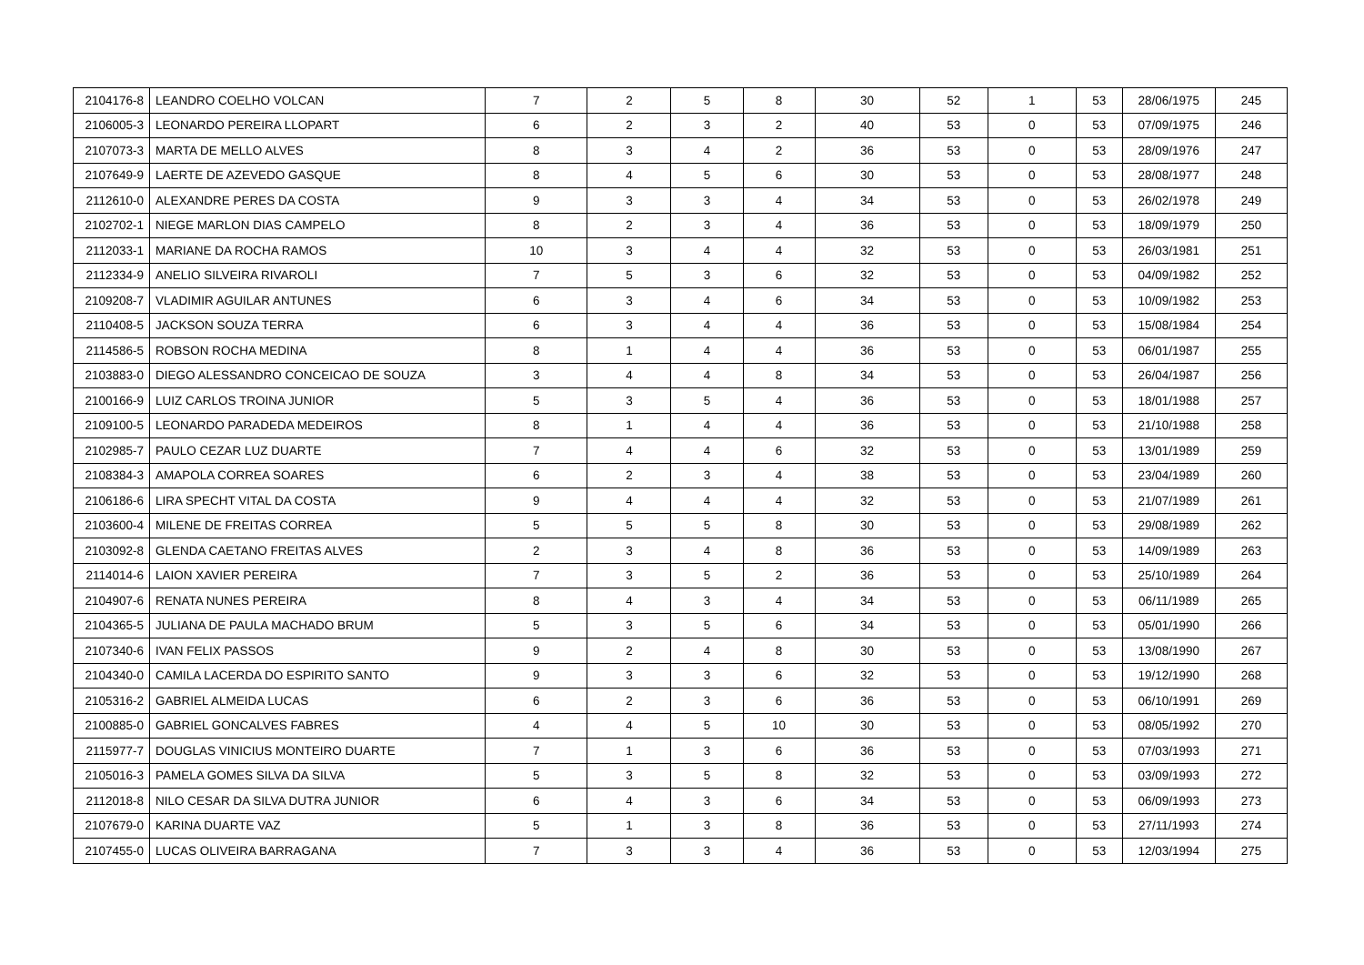| 2104176-8 | LEANDRO COELHO VOLCAN | 7 | 2 | 5 | 8 | 30 | 52 | 1 | 53 | 28/06/1975 | 245 |
| 2106005-3 | LEONARDO PEREIRA LLOPART | 6 | 2 | 3 | 2 | 40 | 53 | 0 | 53 | 07/09/1975 | 246 |
| 2107073-3 | MARTA DE MELLO ALVES | 8 | 3 | 4 | 2 | 36 | 53 | 0 | 53 | 28/09/1976 | 247 |
| 2107649-9 | LAERTE DE AZEVEDO GASQUE | 8 | 4 | 5 | 6 | 30 | 53 | 0 | 53 | 28/08/1977 | 248 |
| 2112610-0 | ALEXANDRE PERES DA COSTA | 9 | 3 | 3 | 4 | 34 | 53 | 0 | 53 | 26/02/1978 | 249 |
| 2102702-1 | NIEGE MARLON DIAS CAMPELO | 8 | 2 | 3 | 4 | 36 | 53 | 0 | 53 | 18/09/1979 | 250 |
| 2112033-1 | MARIANE DA ROCHA RAMOS | 10 | 3 | 4 | 4 | 32 | 53 | 0 | 53 | 26/03/1981 | 251 |
| 2112334-9 | ANELIO SILVEIRA RIVAROLI | 7 | 5 | 3 | 6 | 32 | 53 | 0 | 53 | 04/09/1982 | 252 |
| 2109208-7 | VLADIMIR AGUILAR ANTUNES | 6 | 3 | 4 | 6 | 34 | 53 | 0 | 53 | 10/09/1982 | 253 |
| 2110408-5 | JACKSON SOUZA TERRA | 6 | 3 | 4 | 4 | 36 | 53 | 0 | 53 | 15/08/1984 | 254 |
| 2114586-5 | ROBSON ROCHA MEDINA | 8 | 1 | 4 | 4 | 36 | 53 | 0 | 53 | 06/01/1987 | 255 |
| 2103883-0 | DIEGO ALESSANDRO CONCEICAO DE SOUZA | 3 | 4 | 4 | 8 | 34 | 53 | 0 | 53 | 26/04/1987 | 256 |
| 2100166-9 | LUIZ CARLOS TROINA JUNIOR | 5 | 3 | 5 | 4 | 36 | 53 | 0 | 53 | 18/01/1988 | 257 |
| 2109100-5 | LEONARDO PARADEDA MEDEIROS | 8 | 1 | 4 | 4 | 36 | 53 | 0 | 53 | 21/10/1988 | 258 |
| 2102985-7 | PAULO CEZAR LUZ DUARTE | 7 | 4 | 4 | 6 | 32 | 53 | 0 | 53 | 13/01/1989 | 259 |
| 2108384-3 | AMAPOLA CORREA SOARES | 6 | 2 | 3 | 4 | 38 | 53 | 0 | 53 | 23/04/1989 | 260 |
| 2106186-6 | LIRA SPECHT VITAL DA COSTA | 9 | 4 | 4 | 4 | 32 | 53 | 0 | 53 | 21/07/1989 | 261 |
| 2103600-4 | MILENE DE FREITAS CORREA | 5 | 5 | 5 | 8 | 30 | 53 | 0 | 53 | 29/08/1989 | 262 |
| 2103092-8 | GLENDA CAETANO FREITAS ALVES | 2 | 3 | 4 | 8 | 36 | 53 | 0 | 53 | 14/09/1989 | 263 |
| 2114014-6 | LAION XAVIER PEREIRA | 7 | 3 | 5 | 2 | 36 | 53 | 0 | 53 | 25/10/1989 | 264 |
| 2104907-6 | RENATA NUNES PEREIRA | 8 | 4 | 3 | 4 | 34 | 53 | 0 | 53 | 06/11/1989 | 265 |
| 2104365-5 | JULIANA DE PAULA MACHADO BRUM | 5 | 3 | 5 | 6 | 34 | 53 | 0 | 53 | 05/01/1990 | 266 |
| 2107340-6 | IVAN FELIX PASSOS | 9 | 2 | 4 | 8 | 30 | 53 | 0 | 53 | 13/08/1990 | 267 |
| 2104340-0 | CAMILA LACERDA DO ESPIRITO SANTO | 9 | 3 | 3 | 6 | 32 | 53 | 0 | 53 | 19/12/1990 | 268 |
| 2105316-2 | GABRIEL ALMEIDA LUCAS | 6 | 2 | 3 | 6 | 36 | 53 | 0 | 53 | 06/10/1991 | 269 |
| 2100885-0 | GABRIEL GONCALVES FABRES | 4 | 4 | 5 | 10 | 30 | 53 | 0 | 53 | 08/05/1992 | 270 |
| 2115977-7 | DOUGLAS VINICIUS MONTEIRO DUARTE | 7 | 1 | 3 | 6 | 36 | 53 | 0 | 53 | 07/03/1993 | 271 |
| 2105016-3 | PAMELA GOMES SILVA DA SILVA | 5 | 3 | 5 | 8 | 32 | 53 | 0 | 53 | 03/09/1993 | 272 |
| 2112018-8 | NILO CESAR DA SILVA DUTRA JUNIOR | 6 | 4 | 3 | 6 | 34 | 53 | 0 | 53 | 06/09/1993 | 273 |
| 2107679-0 | KARINA DUARTE VAZ | 5 | 1 | 3 | 8 | 36 | 53 | 0 | 53 | 27/11/1993 | 274 |
| 2107455-0 | LUCAS OLIVEIRA BARRAGANA | 7 | 3 | 3 | 4 | 36 | 53 | 0 | 53 | 12/03/1994 | 275 |